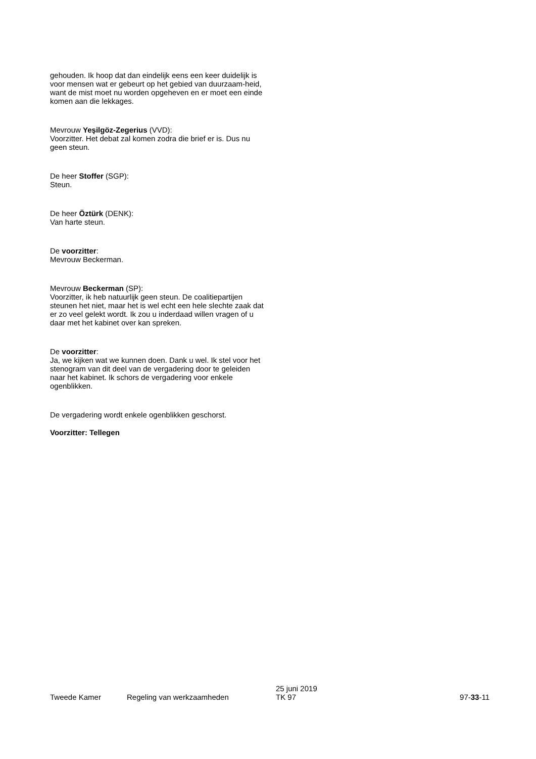gehouden. Ik hoop dat dan eindelijk eens een keer duidelijk is voor mensen wat er gebeurt op het gebied van duurzaam-heid, want de mist moet nu worden opgeheven en er moet een einde komen aan die lekkages.
Mevrouw Yeşilgöz-Zegerius (VVD):
Voorzitter. Het debat zal komen zodra die brief er is. Dus nu geen steun.
De heer Stoffer (SGP):
Steun.
De heer Öztürk (DENK):
Van harte steun.
De voorzitter:
Mevrouw Beckerman.
Mevrouw Beckerman (SP):
Voorzitter, ik heb natuurlijk geen steun. De coalitiepartijen steunen het niet, maar het is wel echt een hele slechte zaak dat er zo veel gelekt wordt. Ik zou u inderdaad willen vragen of u daar met het kabinet over kan spreken.
De voorzitter:
Ja, we kijken wat we kunnen doen. Dank u wel. Ik stel voor het stenogram van dit deel van de vergadering door te geleiden naar het kabinet. Ik schors de vergadering voor enkele ogenblikken.
De vergadering wordt enkele ogenblikken geschorst.
Voorzitter: Tellegen
Tweede Kamer
Regeling van werkzaamheden
25 juni 2019
TK 97
97-33-11